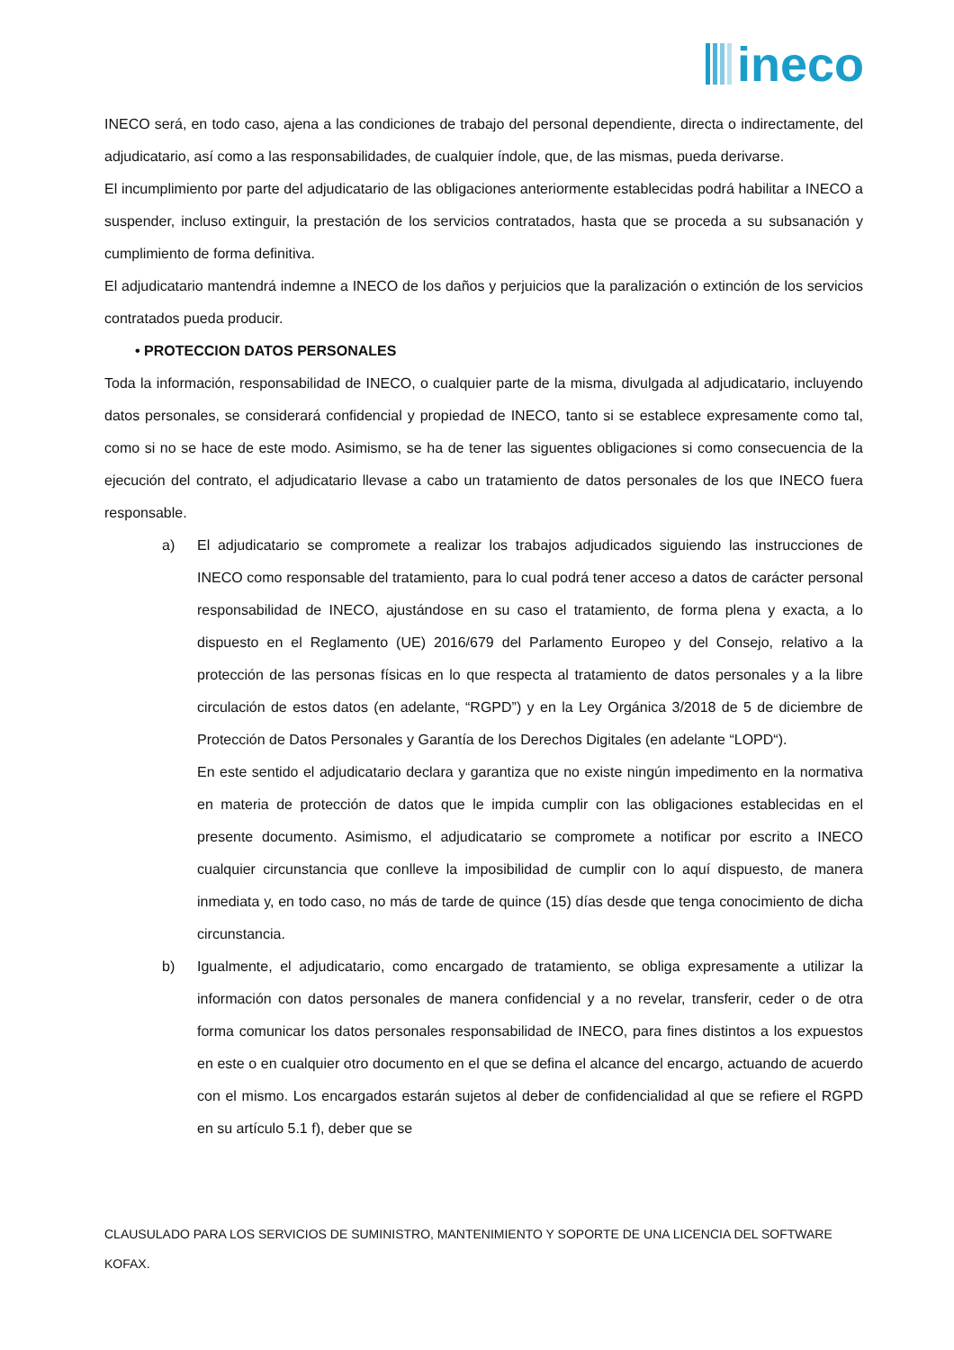ineco
INECO será, en todo caso, ajena a las condiciones de trabajo del personal dependiente, directa o indirectamente, del adjudicatario, así como a las responsabilidades, de cualquier índole, que, de las mismas, pueda derivarse.
El incumplimiento por parte del adjudicatario de las obligaciones anteriormente establecidas podrá habilitar a INECO a suspender, incluso extinguir, la prestación de los servicios contratados, hasta que se proceda a su subsanación y cumplimiento de forma definitiva.
El adjudicatario mantendrá indemne a INECO de los daños y perjuicios que la paralización o extinción de los servicios contratados pueda producir.
• PROTECCION DATOS PERSONALES
Toda la información, responsabilidad de INECO, o cualquier parte de la misma, divulgada al adjudicatario, incluyendo datos personales, se considerará confidencial y propiedad de INECO, tanto si se establece expresamente como tal, como si no se hace de este modo. Asimismo, se ha de tener las siguentes obligaciones si como consecuencia de la ejecución del contrato, el adjudicatario llevase a cabo un tratamiento de datos personales de los que INECO fuera responsable.
a) El adjudicatario se compromete a realizar los trabajos adjudicados siguiendo las instrucciones de INECO como responsable del tratamiento, para lo cual podrá tener acceso a datos de carácter personal responsabilidad de INECO, ajustándose en su caso el tratamiento, de forma plena y exacta, a lo dispuesto en el Reglamento (UE) 2016/679 del Parlamento Europeo y del Consejo, relativo a la protección de las personas físicas en lo que respecta al tratamiento de datos personales y a la libre circulación de estos datos (en adelante, “RGPD”) y en la Ley Orgánica 3/2018 de 5 de diciembre de Protección de Datos Personales y Garantía de los Derechos Digitales (en adelante “LOPD“).
En este sentido el adjudicatario declara y garantiza que no existe ningún impedimento en la normativa en materia de protección de datos que le impida cumplir con las obligaciones establecidas en el presente documento. Asimismo, el adjudicatario se compromete a notificar por escrito a INECO cualquier circunstancia que conlleve la imposibilidad de cumplir con lo aquí dispuesto, de manera inmediata y, en todo caso, no más de tarde de quince (15) días desde que tenga conocimiento de dicha circunstancia.
b) Igualmente, el adjudicatario, como encargado de tratamiento, se obliga expresamente a utilizar la información con datos personales de manera confidencial y a no revelar, transferir, ceder o de otra forma comunicar los datos personales responsabilidad de INECO, para fines distintos a los expuestos en este o en cualquier otro documento en el que se defina el alcance del encargo, actuando de acuerdo con el mismo. Los encargados estarán sujetos al deber de confidencialidad al que se refiere el RGPD en su artículo 5.1 f), deber que se
CLAUSULADO PARA LOS SERVICIOS DE SUMINISTRO, MANTENIMIENTO Y SOPORTE DE UNA LICENCIA DEL SOFTWARE KOFAX.